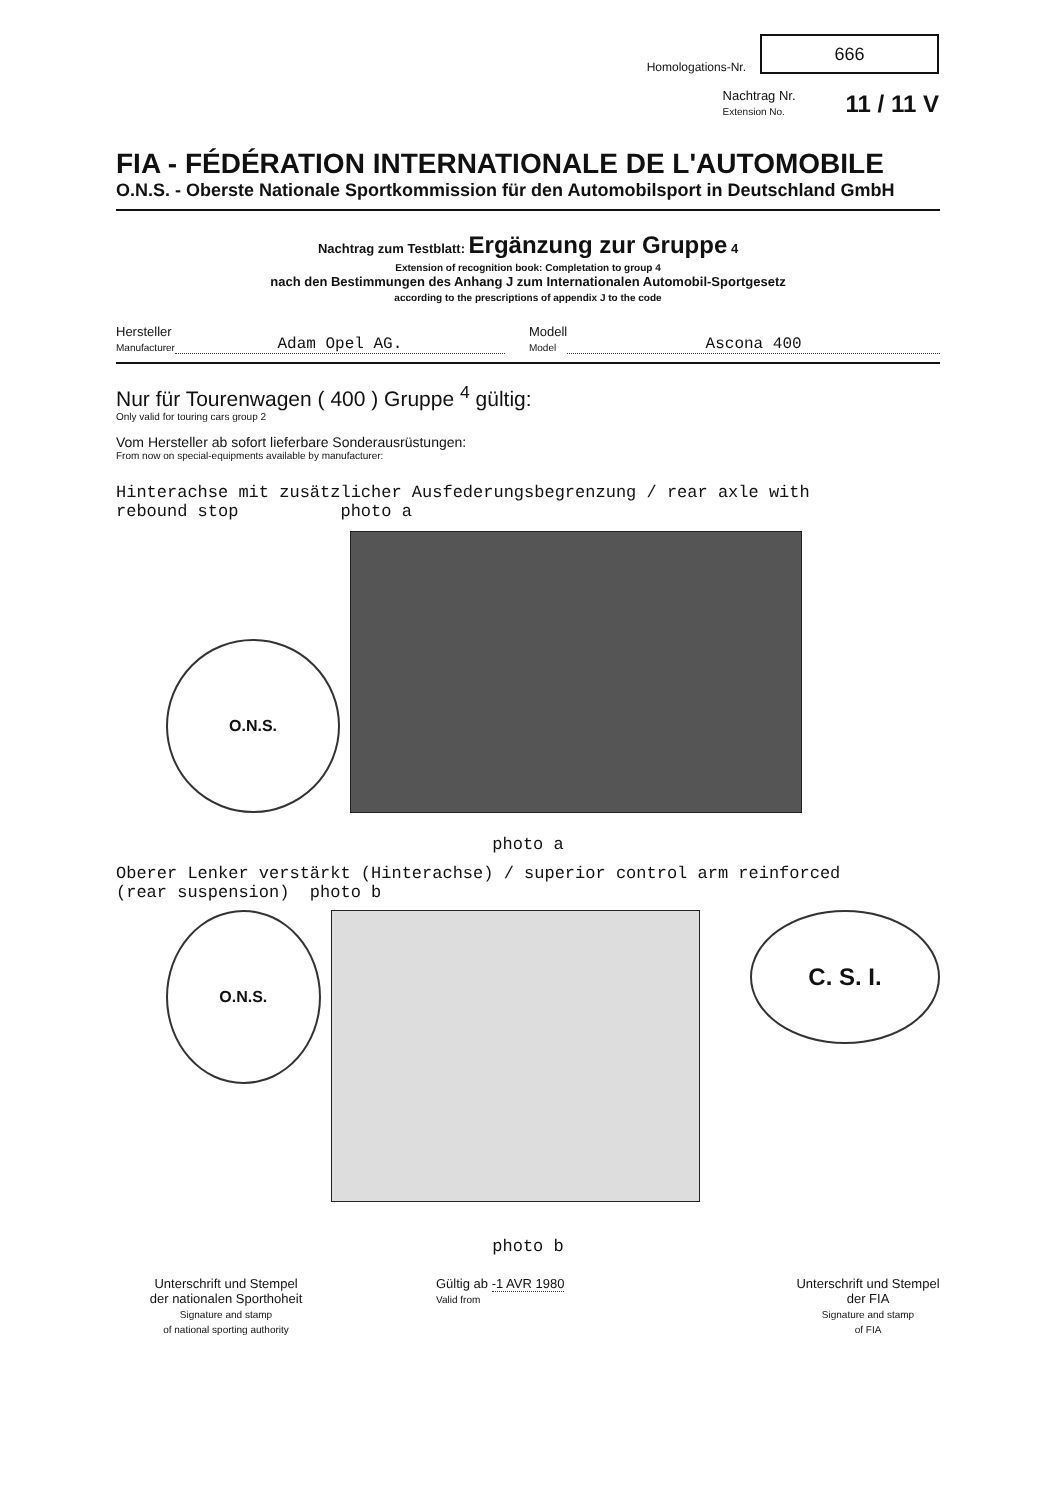Homologations-Nr.
666
Nachtrag Nr.
Extension No.
11 / 11 V
FIA - FÉDÉRATION INTERNATIONALE DE L'AUTOMOBILE
O.N.S. - Oberste Nationale Sportkommission für den Automobilsport in Deutschland GmbH
Nachtrag zum Testblatt: Ergänzung zur Gruppe 4
Extension of recognition book: Completation to group 4
nach den Bestimmungen des Anhang J zum Internationalen Automobil-Sportgesetz
according to the prescriptions of appendix J to the code
Hersteller
Manufacturer
Adam Opel AG.
Modell
Model
Ascona 400
Nur für Tourenwagen ( 400 ) Gruppe <sup>4</sup> gültig:
Only valid for touring cars group 2
Vom Hersteller ab sofort lieferbare Sonderausrüstungen:
From now on special-equipments available by manufacturer:
Hinterachse mit zusätzlicher Ausfederungsbegrenzung / rear axle with
rebound stop photo a
O.N.S.
photo a
Oberer Lenker verstärkt (Hinterachse) / superior control arm reinforced
(rear suspension) photo b
O.N.S.
C. S. I.
photo b
Unterschrift und Stempel
der nationalen Sporthoheit
Signature and stamp
of national sporting authority
Gültig ab -1 AVR 1980
Valid from
Unterschrift und Stempel
der FIA
Signature and stamp
of FIA